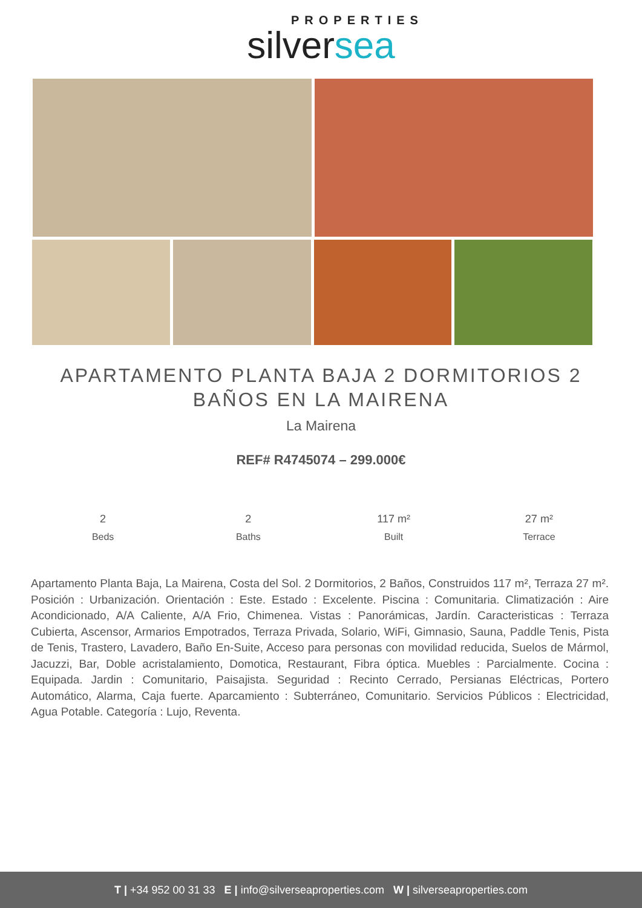PROPERTIES
silversea
APARTAMENTO PLANTA BAJA 2 DORMITORIOS 2 BAÑOS EN LA MAIRENA
La Mairena
REF# R4745074 – 299.000€
2
Beds
2
Baths
117 m²
Built
27 m²
Terrace
Apartamento Planta Baja, La Mairena, Costa del Sol. 2 Dormitorios, 2 Baños, Construidos 117 m², Terraza 27 m². Posición : Urbanización. Orientación : Este. Estado : Excelente. Piscina : Comunitaria. Climatización : Aire Acondicionado, A/A Caliente, A/A Frio, Chimenea. Vistas : Panorámicas, Jardín. Caracteristicas : Terraza Cubierta, Ascensor, Armarios Empotrados, Terraza Privada, Solario, WiFi, Gimnasio, Sauna, Paddle Tenis, Pista de Tenis, Trastero, Lavadero, Baño En-Suite, Acceso para personas con movilidad reducida, Suelos de Mármol, Jacuzzi, Bar, Doble acristalamiento, Domotica, Restaurant, Fibra óptica. Muebles : Parcialmente. Cocina : Equipada. Jardin : Comunitario, Paisajista. Seguridad : Recinto Cerrado, Persianas Eléctricas, Portero Automático, Alarma, Caja fuerte. Aparcamiento : Subterráneo, Comunitario. Servicios Públicos : Electricidad, Agua Potable. Categoría : Lujo, Reventa.
T | +34 952 00 31 33 E | info@silverseaproperties.com W | silverseaproperties.com